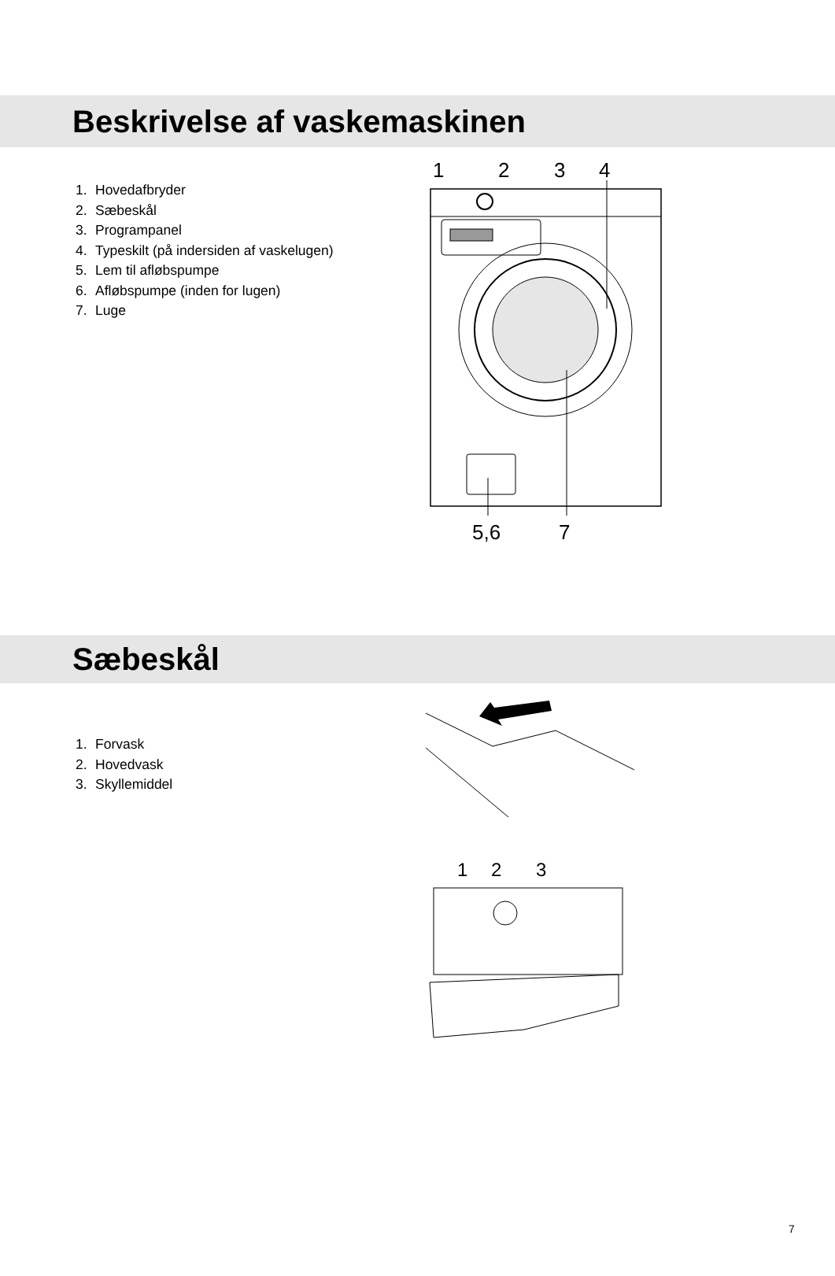Beskrivelse af vaskemaskinen
1. Hovedafbryder
2. Sæbeskål
3. Programpanel
4. Typeskilt (på indersiden af vaskelugen)
5. Lem til afløbspumpe
6. Afløbspumpe (inden for lugen)
7. Luge
1
2
3
4
5,6
7
Sæbeskål
1. Forvask
2. Hovedvask
3. Skyllemiddel
1
2
3
7